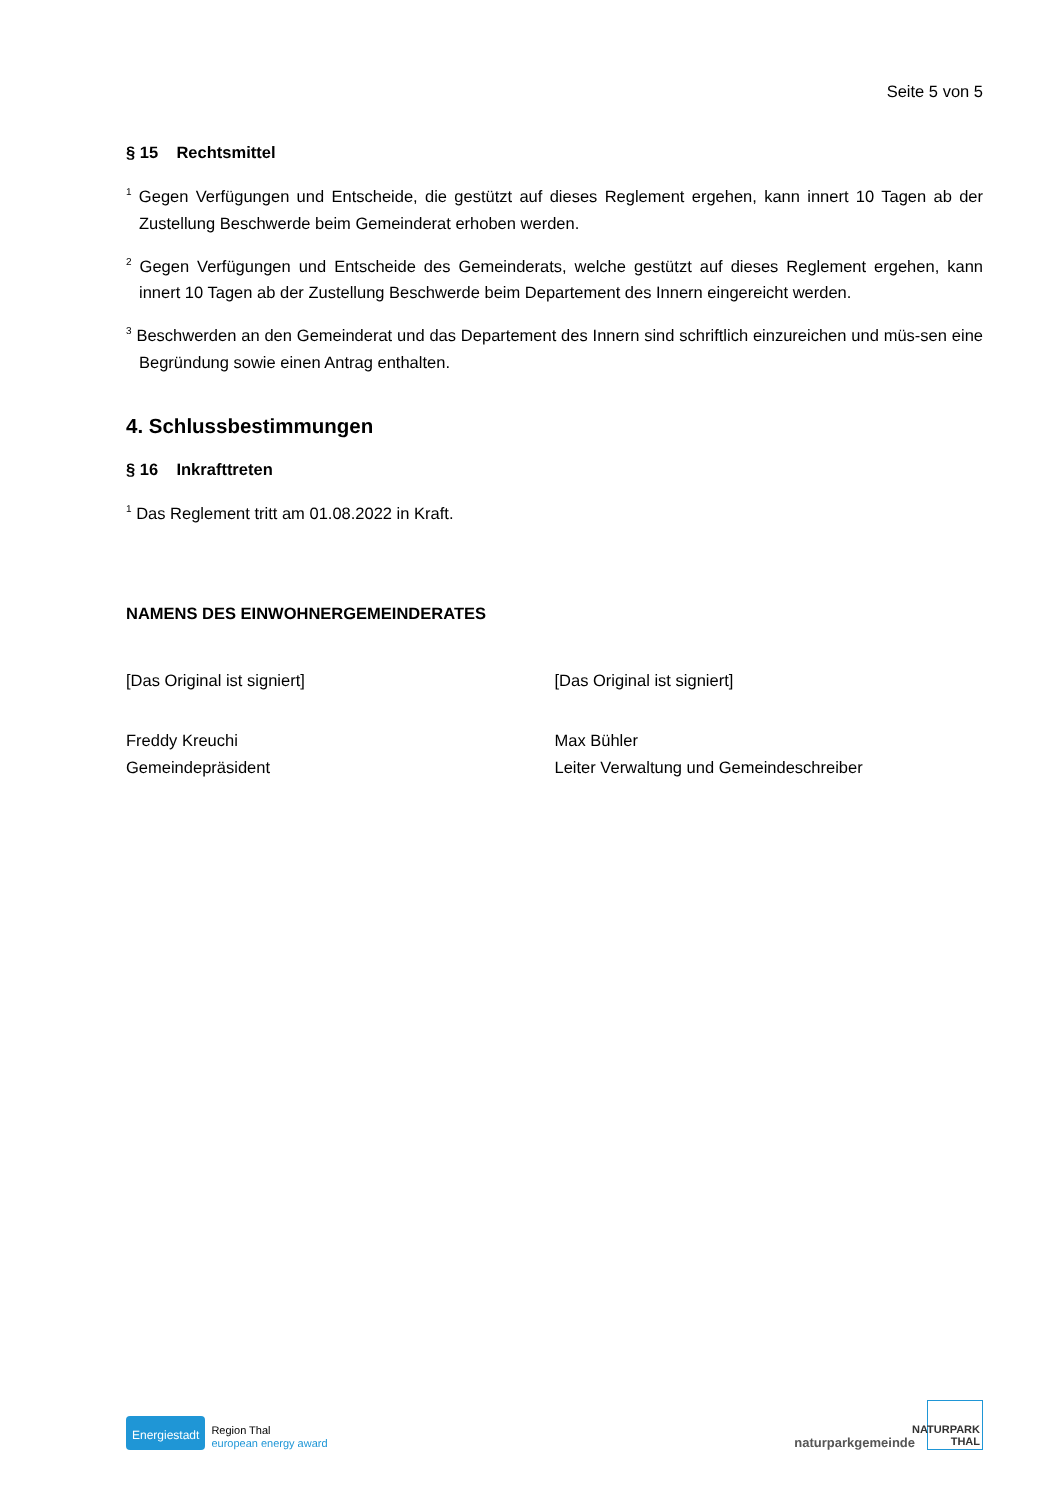Seite 5 von 5
§ 15 Rechtsmittel
<sup>1</sup> Gegen Verfügungen und Entscheide, die gestützt auf dieses Reglement ergehen, kann innert 10 Tagen ab der Zustellung Beschwerde beim Gemeinderat erhoben werden.
<sup>2</sup> Gegen Verfügungen und Entscheide des Gemeinderats, welche gestützt auf dieses Reglement ergehen, kann innert 10 Tagen ab der Zustellung Beschwerde beim Departement des Innern eingereicht werden.
<sup>3</sup> Beschwerden an den Gemeinderat und das Departement des Innern sind schriftlich einzureichen und müs-sen eine Begründung sowie einen Antrag enthalten.
4. Schlussbestimmungen
§ 16 Inkrafttreten
<sup>1</sup> Das Reglement tritt am 01.08.2022 in Kraft.
NAMENS DES EINWOHNERGEMEINDERATES
[Das Original ist signiert] [Das Original ist signiert]
Freddy Kreuchi
Gemeindepräsident
Max Bühler
Leiter Verwaltung und Gemeindeschreiber
Energiestadt
Region Thal
european energy award
naturparkgemeinde
NATURPARK
THAL